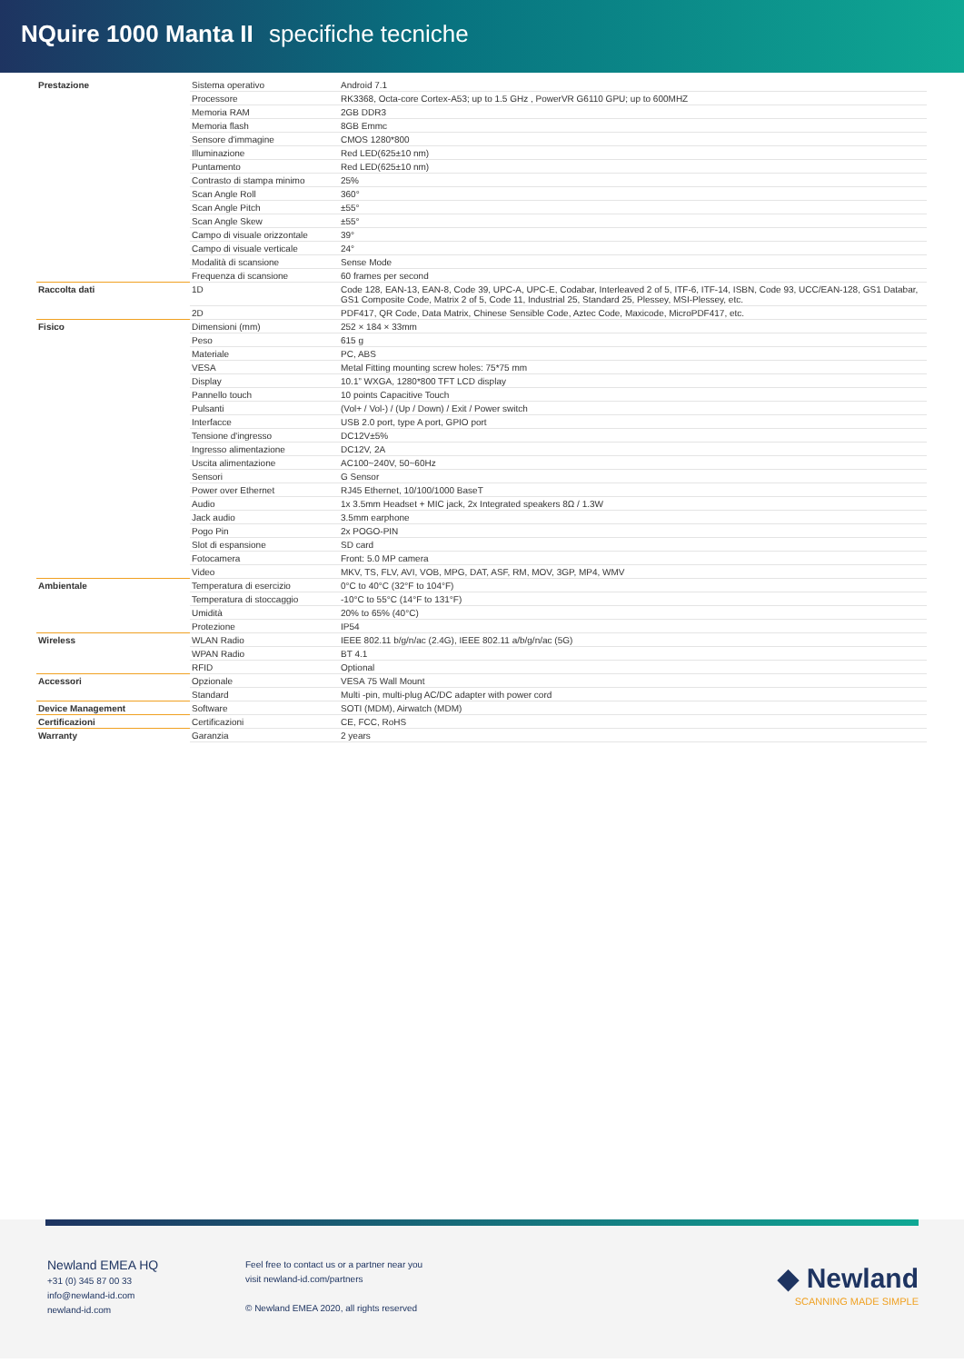NQuire 1000 Manta II specifiche tecniche
| Prestazione | Sistema operativo | Android 7.1 |
| | Processore | RK3368, Octa-core Cortex-A53; up to 1.5 GHz , PowerVR G6110 GPU; up to 600MHZ |
| | Memoria RAM | 2GB DDR3 |
| | Memoria flash | 8GB Emmc |
| | Sensore d'immagine | CMOS 1280*800 |
| | Illuminazione | Red LED(625±10 nm) |
| | Puntamento | Red LED(625±10 nm) |
| | Contrasto di stampa minimo | 25% |
| | Scan Angle Roll | 360° |
| | Scan Angle Pitch | ±55° |
| | Scan Angle Skew | ±55° |
| | Campo di visuale orizzontale | 39° |
| | Campo di visuale verticale | 24° |
| | Modalità di scansione | Sense Mode |
| | Frequenza di scansione | 60 frames per second |
| Raccolta dati | 1D | Code 128, EAN-13, EAN-8, Code 39, UPC-A, UPC-E, Codabar, Interleaved 2 of 5, ITF-6, ITF-14, ISBN, Code 93, UCC/EAN-128, GS1 Databar, GS1 Composite Code, Matrix 2 of 5, Code 11, Industrial 25, Standard 25, Plessey, MSI-Plessey, etc. |
| | 2D | PDF417, QR Code, Data Matrix, Chinese Sensible Code, Aztec Code, Maxicode, MicroPDF417, etc. |
| Fisico | Dimensioni (mm) | 252 × 184 × 33mm |
| | Peso | 615 g |
| | Materiale | PC, ABS |
| | VESA | Metal Fitting mounting screw holes: 75*75 mm |
| | Display | 10.1” WXGA, 1280*800 TFT LCD display |
| | Pannello touch | 10 points Capacitive Touch |
| | Pulsanti | (Vol+ / Vol-) / (Up / Down) / Exit / Power switch |
| | Interfacce | USB 2.0 port, type A port, GPIO port |
| | Tensione d'ingresso | DC12V±5% |
| | Ingresso alimentazione | DC12V, 2A |
| | Uscita alimentazione | AC100~240V, 50~60Hz |
| | Sensori | G Sensor |
| | Power over Ethernet | RJ45 Ethernet, 10/100/1000 BaseT |
| | Audio | 1x 3.5mm Headset + MIC jack, 2x Integrated speakers 8Ω / 1.3W |
| | Jack audio | 3.5mm earphone |
| | Pogo Pin | 2x POGO-PIN |
| | Slot di espansione | SD card |
| | Fotocamera | Front: 5.0 MP camera |
| | Video | MKV, TS, FLV, AVI, VOB, MPG, DAT, ASF, RM, MOV, 3GP, MP4, WMV |
| Ambientale | Temperatura di esercizio | 0°C to 40°C (32°F to 104°F) |
| | Temperatura di stoccaggio | -10°C to 55°C (14°F to 131°F) |
| | Umidità | 20% to 65% (40°C) |
| | Protezione | IP54 |
| Wireless | WLAN Radio | IEEE 802.11 b/g/n/ac (2.4G), IEEE 802.11 a/b/g/n/ac (5G) |
| | WPAN Radio | BT 4.1 |
| | RFID | Optional |
| Accessori | Opzionale | VESA 75 Wall Mount |
| | Standard | Multi -pin, multi-plug AC/DC adapter with power cord |
| Device Management | Software | SOTI (MDM), Airwatch (MDM) |
| Certificazioni | Certificazioni | CE, FCC, RoHS |
| Warranty | Garanzia | 2 years |
Newland EMEA HQ
+31 (0) 345 87 00 33
info@newland-id.com
newland-id.com
Feel free to contact us or a partner near you
visit newland-id.com/partners
© Newland EMEA 2020, all rights reserved
◆ Newland
SCANNING MADE SIMPLE